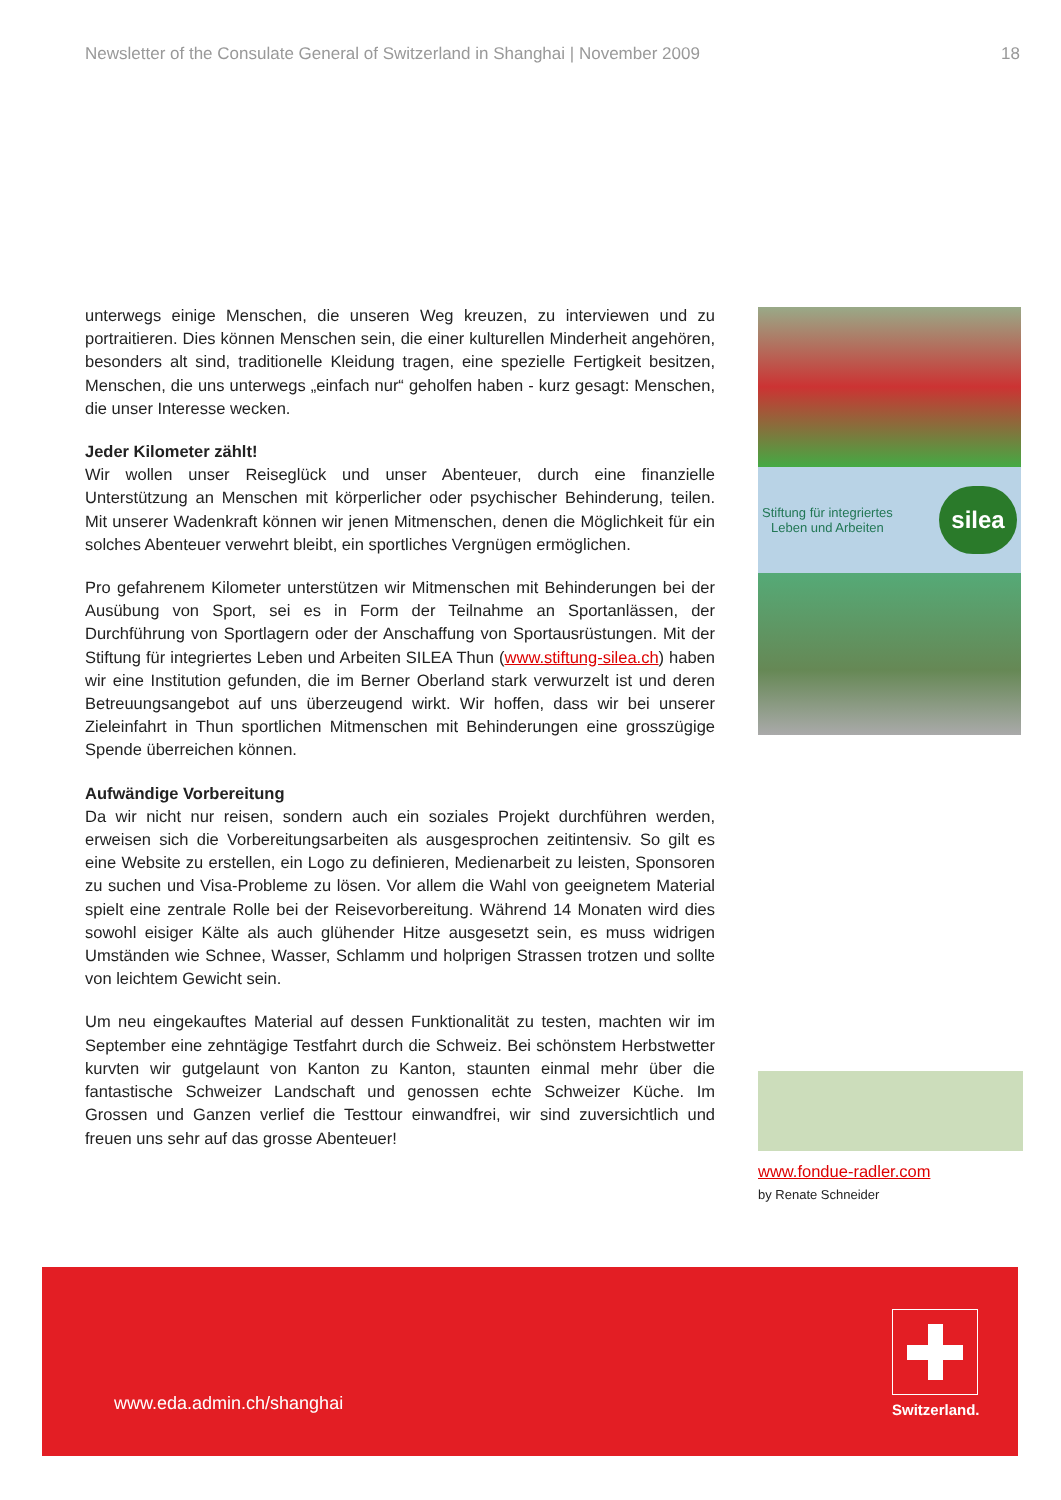Newsletter of the Consulate General of Switzerland in Shanghai | November 2009 18
unterwegs einige Menschen, die unseren Weg kreuzen, zu interviewen und zu portraitieren. Dies können Menschen sein, die einer kulturellen Minderheit angehören, besonders alt sind, traditionelle Kleidung tragen, eine spezielle Fertigkeit besitzen, Menschen, die uns unterwegs „einfach nur“ geholfen haben - kurz gesagt: Menschen, die unser Interesse wecken.
Jeder Kilometer zählt!
Wir wollen unser Reiseglück und unser Abenteuer, durch eine finanzielle Unterstützung an Menschen mit körperlicher oder psychischer Behinderung, teilen. Mit unserer Wadenkraft können wir jenen Mitmenschen, denen die Möglichkeit für ein solches Abenteuer verwehrt bleibt, ein sportliches Vergnügen ermöglichen.
Pro gefahrenem Kilometer unterstützen wir Mitmenschen mit Behinderungen bei der Ausübung von Sport, sei es in Form der Teilnahme an Sportanlässen, der Durchführung von Sportlagern oder der Anschaffung von Sportausrüstungen. Mit der Stiftung für integriertes Leben und Arbeiten SILEA Thun (www.stiftung-silea.ch) haben wir eine Institution gefunden, die im Berner Oberland stark verwurzelt ist und deren Betreuungsangebot auf uns überzeugend wirkt. Wir hoffen, dass wir bei unserer Zieleinfahrt in Thun sportlichen Mitmenschen mit Behinderungen eine grosszügige Spende überreichen können.
Aufwändige Vorbereitung
Da wir nicht nur reisen, sondern auch ein soziales Projekt durchführen werden, erweisen sich die Vorbereitungsarbeiten als ausgesprochen zeitintensiv. So gilt es eine Website zu erstellen, ein Logo zu definieren, Medienarbeit zu leisten, Sponsoren zu suchen und Visa-Probleme zu lösen. Vor allem die Wahl von geeignetem Material spielt eine zentrale Rolle bei der Reisevorbereitung. Während 14 Monaten wird dies sowohl eisiger Kälte als auch glühender Hitze ausgesetzt sein, es muss widrigen Umständen wie Schnee, Wasser, Schlamm und holprigen Strassen trotzen und sollte von leichtem Gewicht sein.
Um neu eingekauftes Material auf dessen Funktionalität zu testen, machten wir im September eine zehntägige Testfahrt durch die Schweiz. Bei schönstem Herbstwetter kurvten wir gutgelaunt von Kanton zu Kanton, staunten einmal mehr über die fantastische Schweizer Landschaft und genossen echte Schweizer Küche. Im Grossen und Ganzen verlief die Testtour einwandfrei, wir sind zuversichtlich und freuen uns sehr auf das grosse Abenteuer!
Stiftung für integriertes
Leben und Arbeiten silea
www.fondue-radler.com
by Renate Schneider
www.eda.admin.ch/shanghai
Switzerland.